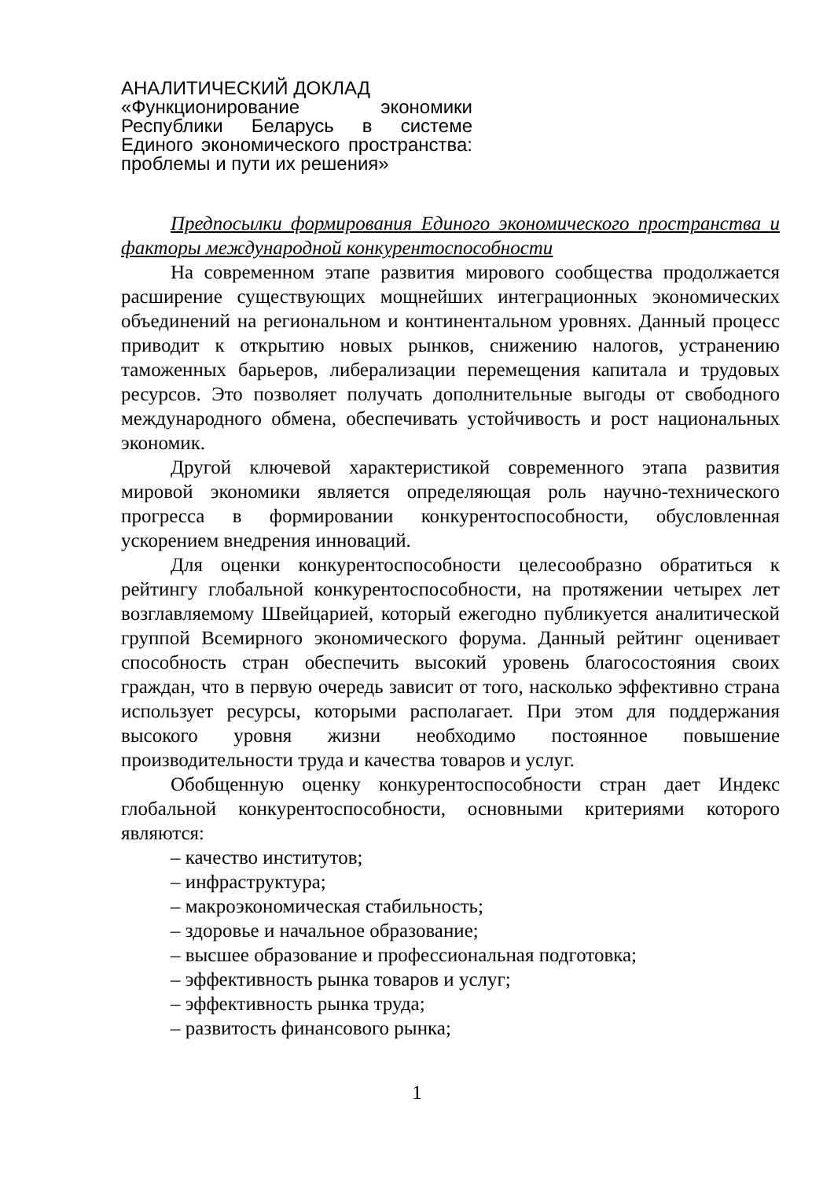АНАЛИТИЧЕСКИЙ ДОКЛАД
«Функционирование экономики Республики Беларусь в системе Единого экономического пространства: проблемы и пути их решения»
Предпосылки формирования Единого экономического пространства и факторы международной конкурентоспособности
На современном этапе развития мирового сообщества продолжается расширение существующих мощнейших интеграционных экономических объединений на региональном и континентальном уровнях. Данный процесс приводит к открытию новых рынков, снижению налогов, устранению таможенных барьеров, либерализации перемещения капитала и трудовых ресурсов. Это позволяет получать дополнительные выгоды от свободного международного обмена, обеспечивать устойчивость и рост национальных экономик.
Другой ключевой характеристикой современного этапа развития мировой экономики является определяющая роль научно-технического прогресса в формировании конкурентоспособности, обусловленная ускорением внедрения инноваций.
Для оценки конкурентоспособности целесообразно обратиться к рейтингу глобальной конкурентоспособности, на протяжении четырех лет возглавляемому Швейцарией, который ежегодно публикуется аналитической группой Всемирного экономического форума. Данный рейтинг оценивает способность стран обеспечить высокий уровень благосостояния своих граждан, что в первую очередь зависит от того, насколько эффективно страна использует ресурсы, которыми располагает. При этом для поддержания высокого уровня жизни необходимо постоянное повышение производительности труда и качества товаров и услуг.
Обобщенную оценку конкурентоспособности стран дает Индекс глобальной конкурентоспособности, основными критериями которого являются:
– качество институтов;
– инфраструктура;
– макроэкономическая стабильность;
– здоровье и начальное образование;
– высшее образование и профессиональная подготовка;
– эффективность рынка товаров и услуг;
– эффективность рынка труда;
– развитость финансового рынка;
1